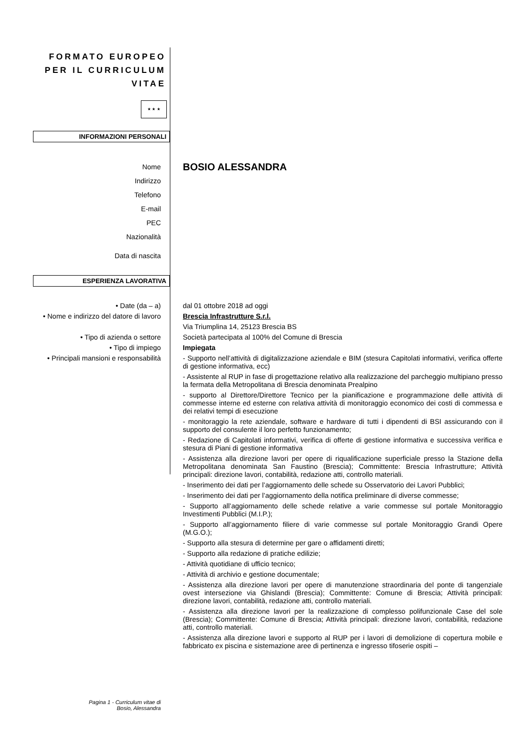FORMATO EUROPEO
PER IL CURRICULUM
VITAE
★ ★ ★
INFORMAZIONI PERSONALI
Nome
BOSIO ALESSANDRA
Indirizzo
Telefono
E-mail
PEC
Nazionalità
Data di nascita
ESPERIENZA LAVORATIVA
• Date (da – a) dal 01 ottobre 2018 ad oggi
• Nome e indirizzo del datore di lavoro
Brescia Infrastrutture S.r.l.
Via Triumplina 14, 25123 Brescia BS
• Tipo di azienda o settore Società partecipata al 100% del Comune di Brescia
• Tipo di impiego Impiegata
• Principali mansioni e responsabilità - Supporto nell’attività di digitalizzazione aziendale e BIM (stesura Capitolati informativi, verifica offerte di gestione informativa, ecc)
- Assistente al RUP in fase di progettazione relativo alla realizzazione del parcheggio multipiano presso la fermata della Metropolitana di Brescia denominata Prealpino
- supporto al Direttore/Direttore Tecnico per la pianificazione e programmazione delle attività di commesse interne ed esterne con relativa attività di monitoraggio economico dei costi di commessa e dei relativi tempi di esecuzione
- monitoraggio la rete aziendale, software e hardware di tutti i dipendenti di BSI assicurando con il supporto del consulente il loro perfetto funzionamento;
- Redazione di Capitolati informativi, verifica di offerte di gestione informativa e successiva verifica e stesura di Piani di gestione informativa
- Assistenza alla direzione lavori per opere di riqualificazione superficiale presso la Stazione della Metropolitana denominata San Faustino (Brescia); Committente: Brescia Infrastrutture; Attività principali: direzione lavori, contabilità, redazione atti, controllo materiali.
- Inserimento dei dati per l’aggiornamento delle schede su Osservatorio dei Lavori Pubblici;
- Inserimento dei dati per l’aggiornamento della notifica preliminare di diverse commesse;
- Supporto all’aggiornamento delle schede relative a varie commesse sul portale Monitoraggio Investimenti Pubblici (M.I.P.);
- Supporto all’aggiornamento filiere di varie commesse sul portale Monitoraggio Grandi Opere (M.G.O.);
- Supporto alla stesura di determine per gare o affidamenti diretti;
- Supporto alla redazione di pratiche edilizie;
- Attività quotidiane di ufficio tecnico;
- Attività di archivio e gestione documentale;
- Assistenza alla direzione lavori per opere di manutenzione straordinaria del ponte di tangenziale ovest intersezione via Ghislandi (Brescia); Committente: Comune di Brescia; Attività principali: direzione lavori, contabilità, redazione atti, controllo materiali.
- Assistenza alla direzione lavori per la realizzazione di complesso polifunzionale Case del sole (Brescia); Committente: Comune di Brescia; Attività principali: direzione lavori, contabilità, redazione atti, controllo materiali.
- Assistenza alla direzione lavori e supporto al RUP per i lavori di demolizione di copertura mobile e fabbricato ex piscina e sistemazione aree di pertinenza e ingresso tifoserie ospiti –
Pagina 1 - Curriculum vitae di
Bosio, Alessandra